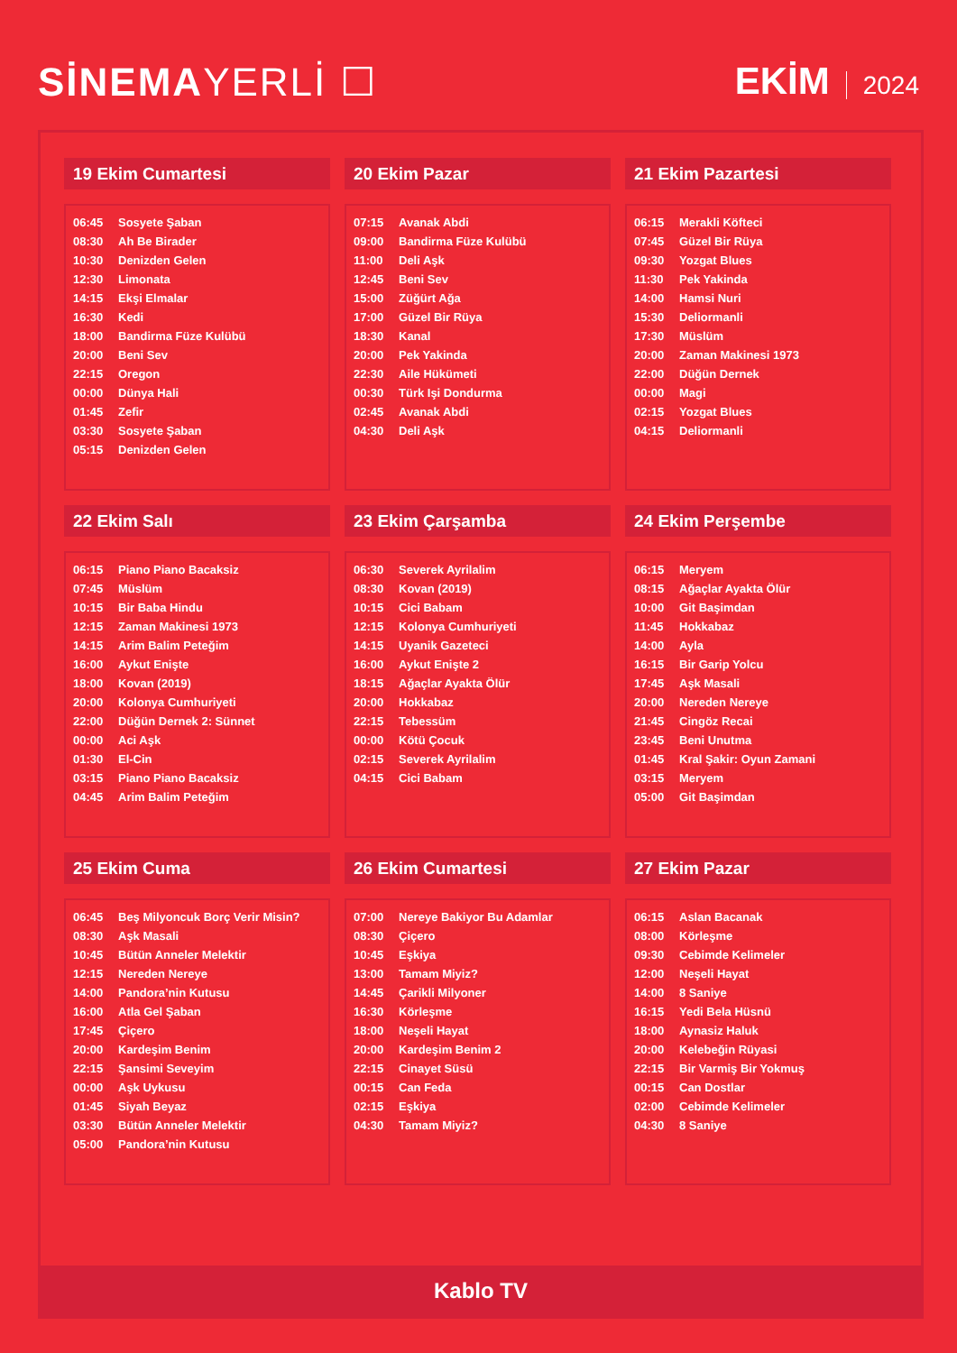SİNEMAYERLİ ☐ EKİM 2024
19 Ekim Cumartesi
| 06:45 | Sosyete Şaban |
| 08:30 | Ah Be Birader |
| 10:30 | Denizden Gelen |
| 12:30 | Limonata |
| 14:15 | Ekşi Elmalar |
| 16:30 | Kedi |
| 18:00 | Bandirma Füze Kulübü |
| 20:00 | Beni Sev |
| 22:15 | Oregon |
| 00:00 | Dünya Hali |
| 01:45 | Zefir |
| 03:30 | Sosyete Şaban |
| 05:15 | Denizden Gelen |
20 Ekim Pazar
| 07:15 | Avanak Abdi |
| 09:00 | Bandirma Füze Kulübü |
| 11:00 | Deli Aşk |
| 12:45 | Beni Sev |
| 15:00 | Züğürt Ağa |
| 17:00 | Güzel Bir Rüya |
| 18:30 | Kanal |
| 20:00 | Pek Yakinda |
| 22:30 | Aile Hükümeti |
| 00:30 | Türk Işi Dondurma |
| 02:45 | Avanak Abdi |
| 04:30 | Deli Aşk |
21 Ekim Pazartesi
| 06:15 | Merakli Köfteci |
| 07:45 | Güzel Bir Rüya |
| 09:30 | Yozgat Blues |
| 11:30 | Pek Yakinda |
| 14:00 | Hamsi Nuri |
| 15:30 | Deliormanli |
| 17:30 | Müslüm |
| 20:00 | Zaman Makinesi 1973 |
| 22:00 | Düğün Dernek |
| 00:00 | Magi |
| 02:15 | Yozgat Blues |
| 04:15 | Deliormanli |
22 Ekim Salı
| 06:15 | Piano Piano Bacaksiz |
| 07:45 | Müslüm |
| 10:15 | Bir Baba Hindu |
| 12:15 | Zaman Makinesi 1973 |
| 14:15 | Arim Balim Peteğim |
| 16:00 | Aykut Enişte |
| 18:00 | Kovan (2019) |
| 20:00 | Kolonya Cumhuriyeti |
| 22:00 | Düğün Dernek 2: Sünnet |
| 00:00 | Aci Aşk |
| 01:30 | El-Cin |
| 03:15 | Piano Piano Bacaksiz |
| 04:45 | Arim Balim Peteğim |
23 Ekim Çarşamba
| 06:30 | Severek Ayrilalim |
| 08:30 | Kovan (2019) |
| 10:15 | Cici Babam |
| 12:15 | Kolonya Cumhuriyeti |
| 14:15 | Uyanik Gazeteci |
| 16:00 | Aykut Enişte 2 |
| 18:15 | Ağaçlar Ayakta Ölür |
| 20:00 | Hokkabaz |
| 22:15 | Tebessüm |
| 00:00 | Kötü Çocuk |
| 02:15 | Severek Ayrilalim |
| 04:15 | Cici Babam |
24 Ekim Perşembe
| 06:15 | Meryem |
| 08:15 | Ağaçlar Ayakta Ölür |
| 10:00 | Git Başimdan |
| 11:45 | Hokkabaz |
| 14:00 | Ayla |
| 16:15 | Bir Garip Yolcu |
| 17:45 | Aşk Masali |
| 20:00 | Nereden Nereye |
| 21:45 | Cingöz Recai |
| 23:45 | Beni Unutma |
| 01:45 | Kral Şakir: Oyun Zamani |
| 03:15 | Meryem |
| 05:00 | Git Başimdan |
25 Ekim Cuma
| 06:45 | Beş Milyoncuk Borç Verir Misin? |
| 08:30 | Aşk Masali |
| 10:45 | Bütün Anneler Melektir |
| 12:15 | Nereden Nereye |
| 14:00 | Pandora’nin Kutusu |
| 16:00 | Atla Gel Şaban |
| 17:45 | Çiçero |
| 20:00 | Kardeşim Benim |
| 22:15 | Şansimi Seveyim |
| 00:00 | Aşk Uykusu |
| 01:45 | Siyah Beyaz |
| 03:30 | Bütün Anneler Melektir |
| 05:00 | Pandora’nin Kutusu |
26 Ekim Cumartesi
| 07:00 | Nereye Bakiyor Bu Adamlar |
| 08:30 | Çiçero |
| 10:45 | Eşkiya |
| 13:00 | Tamam Miyiz? |
| 14:45 | Çarikli Milyoner |
| 16:30 | Körleşme |
| 18:00 | Neşeli Hayat |
| 20:00 | Kardeşim Benim 2 |
| 22:15 | Cinayet Süsü |
| 00:15 | Can Feda |
| 02:15 | Eşkiya |
| 04:30 | Tamam Miyiz? |
27 Ekim Pazar
| 06:15 | Aslan Bacanak |
| 08:00 | Körleşme |
| 09:30 | Cebimde Kelimeler |
| 12:00 | Neşeli Hayat |
| 14:00 | 8 Saniye |
| 16:15 | Yedi Bela Hüsnü |
| 18:00 | Aynasiz Haluk |
| 20:00 | Kelebeğin Rüyasi |
| 22:15 | Bir Varmiş Bir Yokmuş |
| 00:15 | Can Dostlar |
| 02:00 | Cebimde Kelimeler |
| 04:30 | 8 Saniye |
Kablo TV